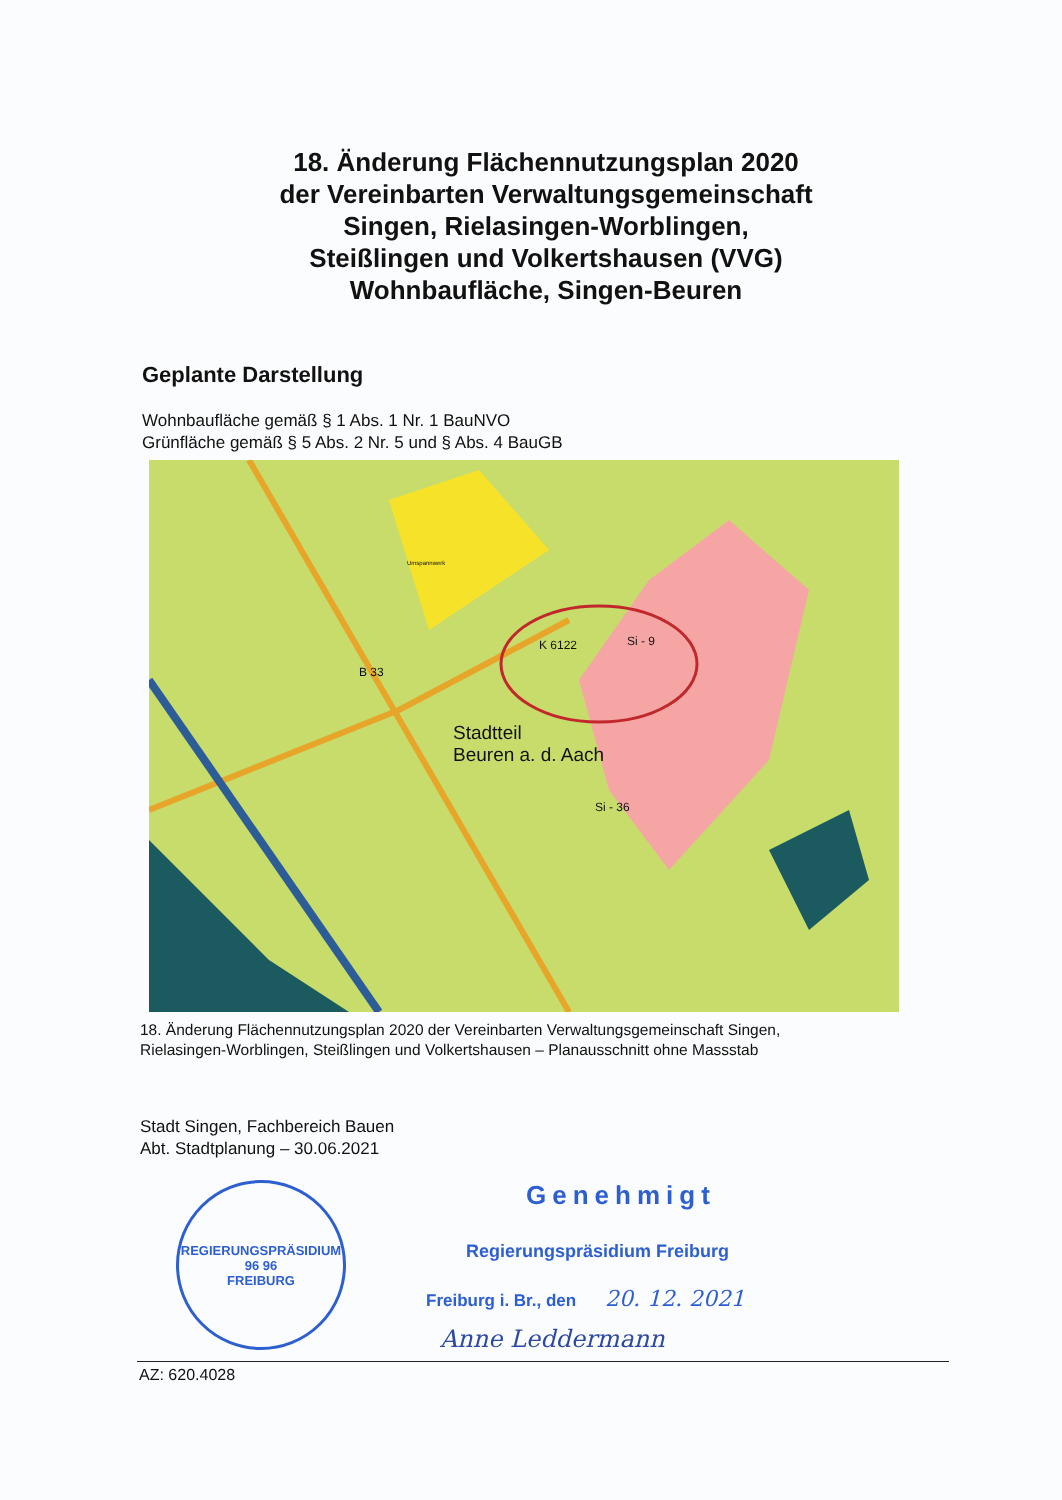18. Änderung Flächennutzungsplan 2020
der Vereinbarten Verwaltungsgemeinschaft
Singen, Rielasingen-Worblingen,
Steißlingen und Volkertshausen (VVG)
Wohnbaufläche, Singen-Beuren
Geplante Darstellung
Wohnbaufläche gemäß § 1 Abs. 1 Nr. 1 BauNVO
Grünfläche gemäß § 5 Abs. 2 Nr. 5 und § Abs. 4 BauGB
Stadtteil
Beuren a. d. Aach
K 6122
B 33
Si - 9
Si - 36
Umspannwerk
18. Änderung Flächennutzungsplan 2020 der Vereinbarten Verwaltungsgemeinschaft Singen,
Rielasingen-Worblingen, Steißlingen und Volkertshausen – Planausschnitt ohne Massstab
Stadt Singen, Fachbereich Bauen
Abt. Stadtplanung – 30.06.2021
REGIERUNGSPRÄSIDIUM
96 96
FREIBURG
Genehmigt
Regierungspräsidium Freiburg
Freiburg i. Br., den 20. 12. 2021
Anne Leddermann
AZ: 620.4028